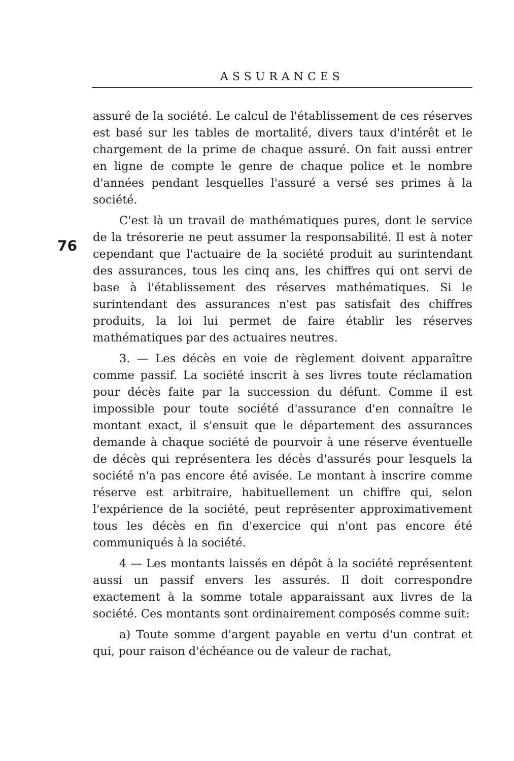ASSURANCES
76
assuré de la société. Le calcul de l'établissement de ces réserves est basé sur les tables de mortalité, divers taux d'intérêt et le chargement de la prime de chaque assuré. On fait aussi entrer en ligne de compte le genre de chaque police et le nombre d'années pendant lesquelles l'assuré a versé ses primes à la société.
C'est là un travail de mathématiques pures, dont le service de la trésorerie ne peut assumer la responsabilité. Il est à noter cependant que l'actuaire de la société produit au surintendant des assurances, tous les cinq ans, les chiffres qui ont servi de base à l'établissement des réserves mathématiques. Si le surintendant des assurances n'est pas satisfait des chiffres produits, la loi lui permet de faire établir les réserves mathématiques par des actuaires neutres.
3. — Les décès en voie de règlement doivent apparaître comme passif. La société inscrit à ses livres toute réclamation pour décès faite par la succession du défunt. Comme il est impossible pour toute société d'assurance d'en connaître le montant exact, il s'ensuit que le département des assurances demande à chaque société de pourvoir à une réserve éventuelle de décès qui représentera les décès d'assurés pour lesquels la société n'a pas encore été avisée. Le montant à inscrire comme réserve est arbitraire, habituellement un chiffre qui, selon l'expérience de la société, peut représenter approximativement tous les décès en fin d'exercice qui n'ont pas encore été communiqués à la société.
4 — Les montants laissés en dépôt à la société représentent aussi un passif envers les assurés. Il doit correspondre exactement à la somme totale apparaissant aux livres de la société. Ces montants sont ordinairement composés comme suit:
a) Toute somme d'argent payable en vertu d'un contrat et qui, pour raison d'échéance ou de valeur de rachat,